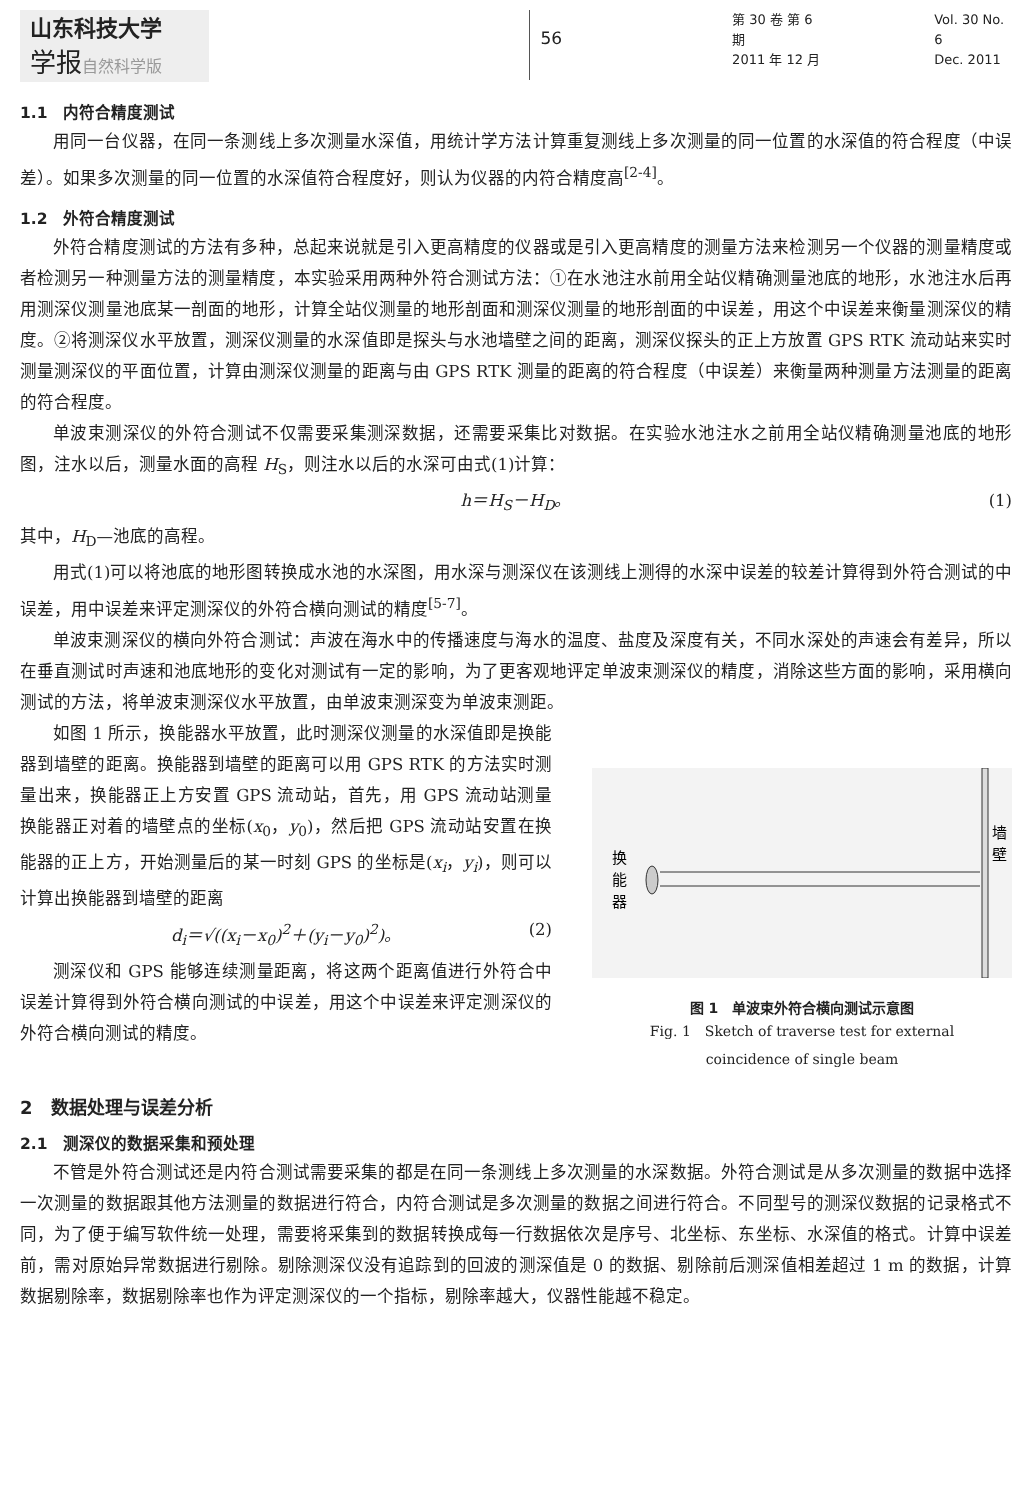山东科技大学
学报自然科学版
56
第 30 卷 第 6 期
2011 年 12 月
Vol. 30 No. 6
Dec. 2011
1.1　内符合精度测试
用同一台仪器，在同一条测线上多次测量水深值，用统计学方法计算重复测线上多次测量的同一位置的水深值的符合程度（中误差）。如果多次测量的同一位置的水深值符合程度好，则认为仪器的内符合精度高<sup>[2-4]</sup>。
1.2　外符合精度测试
外符合精度测试的方法有多种，总起来说就是引入更高精度的仪器或是引入更高精度的测量方法来检测另一个仪器的测量精度或者检测另一种测量方法的测量精度，本实验采用两种外符合测试方法：①在水池注水前用全站仪精确测量池底的地形，水池注水后再用测深仪测量池底某一剖面的地形，计算全站仪测量的地形剖面和测深仪测量的地形剖面的中误差，用这个中误差来衡量测深仪的精度。②将测深仪水平放置，测深仪测量的水深值即是探头与水池墙壁之间的距离，测深仪探头的正上方放置 GPS RTK 流动站来实时测量测深仪的平面位置，计算由测深仪测量的距离与由 GPS RTK 测量的距离的符合程度（中误差）来衡量两种测量方法测量的距离的符合程度。
单波束测深仪的外符合测试不仅需要采集测深数据，还需要采集比对数据。在实验水池注水之前用全站仪精确测量池底的地形图，注水以后，测量水面的高程 H<sub>S</sub>，则注水以后的水深可由式(1)计算：
h＝H<sub>S</sub>－H<sub>D</sub>。 (1)
其中，H<sub>D</sub>—池底的高程。
用式(1)可以将池底的地形图转换成水池的水深图，用水深与测深仪在该测线上测得的水深中误差的较差计算得到外符合测试的中误差，用中误差来评定测深仪的外符合横向测试的精度<sup>[5-7]</sup>。
单波束测深仪的横向外符合测试：声波在海水中的传播速度与海水的温度、盐度及深度有关，不同水深处的声速会有差异，所以在垂直测试时声速和池底地形的变化对测试有一定的影响，为了更客观地评定单波束测深仪的精度，消除这些方面的影响，采用横向测试的方法，将单波束测深仪水平放置，由单波束测深变为单波束测距。
如图 1 所示，换能器水平放置，此时测深仪测量的水深值即是换能器到墙壁的距离。换能器到墙壁的距离可以用 GPS RTK 的方法实时测量出来，换能器正上方安置 GPS 流动站，首先，用 GPS 流动站测量换能器正对着的墙壁点的坐标(x<sub>0</sub>，y<sub>0</sub>)，然后把 GPS 流动站安置在换能器的正上方，开始测量后的某一时刻 GPS 的坐标是(x<sub>i</sub>，y<sub>i</sub>)，则可以计算出换能器到墙壁的距离
d<sub>i</sub>＝√((x<sub>i</sub>－x<sub>0</sub>)<sup>2</sup>＋(y<sub>i</sub>－y<sub>0</sub>)<sup>2</sup>)。 (2)
测深仪和 GPS 能够连续测量距离，将这两个距离值进行外符合中误差计算得到外符合横向测试的中误差，用这个中误差来评定测深仪的外符合横向测试的精度。
换
能
器
墙
壁
图 1　单波束外符合横向测试示意图
Fig. 1　Sketch of traverse test for external
coincidence of single beam
2　数据处理与误差分析
2.1　测深仪的数据采集和预处理
不管是外符合测试还是内符合测试需要采集的都是在同一条测线上多次测量的水深数据。外符合测试是从多次测量的数据中选择一次测量的数据跟其他方法测量的数据进行符合，内符合测试是多次测量的数据之间进行符合。不同型号的测深仪数据的记录格式不同，为了便于编写软件统一处理，需要将采集到的数据转换成每一行数据依次是序号、北坐标、东坐标、水深值的格式。计算中误差前，需对原始异常数据进行剔除。剔除测深仪没有追踪到的回波的测深值是 0 的数据、剔除前后测深值相差超过 1 m 的数据，计算数据剔除率，数据剔除率也作为评定测深仪的一个指标，剔除率越大，仪器性能越不稳定。